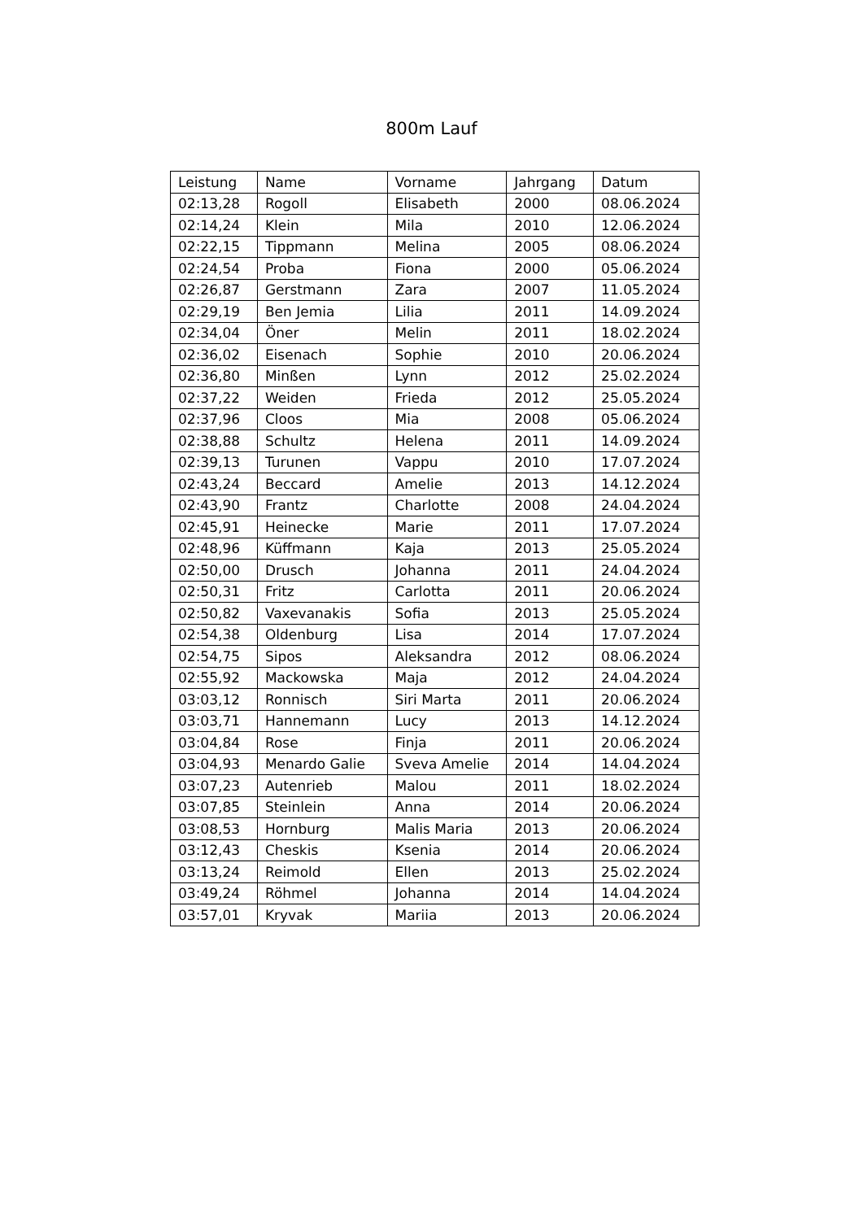800m Lauf
| Leistung | Name | Vorname | Jahrgang | Datum |
| --- | --- | --- | --- | --- |
| 02:13,28 | Rogoll | Elisabeth | 2000 | 08.06.2024 |
| 02:14,24 | Klein | Mila | 2010 | 12.06.2024 |
| 02:22,15 | Tippmann | Melina | 2005 | 08.06.2024 |
| 02:24,54 | Proba | Fiona | 2000 | 05.06.2024 |
| 02:26,87 | Gerstmann | Zara | 2007 | 11.05.2024 |
| 02:29,19 | Ben Jemia | Lilia | 2011 | 14.09.2024 |
| 02:34,04 | Öner | Melin | 2011 | 18.02.2024 |
| 02:36,02 | Eisenach | Sophie | 2010 | 20.06.2024 |
| 02:36,80 | Minßen | Lynn | 2012 | 25.02.2024 |
| 02:37,22 | Weiden | Frieda | 2012 | 25.05.2024 |
| 02:37,96 | Cloos | Mia | 2008 | 05.06.2024 |
| 02:38,88 | Schultz | Helena | 2011 | 14.09.2024 |
| 02:39,13 | Turunen | Vappu | 2010 | 17.07.2024 |
| 02:43,24 | Beccard | Amelie | 2013 | 14.12.2024 |
| 02:43,90 | Frantz | Charlotte | 2008 | 24.04.2024 |
| 02:45,91 | Heinecke | Marie | 2011 | 17.07.2024 |
| 02:48,96 | Küffmann | Kaja | 2013 | 25.05.2024 |
| 02:50,00 | Drusch | Johanna | 2011 | 24.04.2024 |
| 02:50,31 | Fritz | Carlotta | 2011 | 20.06.2024 |
| 02:50,82 | Vaxevanakis | Sofia | 2013 | 25.05.2024 |
| 02:54,38 | Oldenburg | Lisa | 2014 | 17.07.2024 |
| 02:54,75 | Sipos | Aleksandra | 2012 | 08.06.2024 |
| 02:55,92 | Mackowska | Maja | 2012 | 24.04.2024 |
| 03:03,12 | Ronnisch | Siri Marta | 2011 | 20.06.2024 |
| 03:03,71 | Hannemann | Lucy | 2013 | 14.12.2024 |
| 03:04,84 | Rose | Finja | 2011 | 20.06.2024 |
| 03:04,93 | Menardo Galie | Sveva Amelie | 2014 | 14.04.2024 |
| 03:07,23 | Autenrieb | Malou | 2011 | 18.02.2024 |
| 03:07,85 | Steinlein | Anna | 2014 | 20.06.2024 |
| 03:08,53 | Hornburg | Malis Maria | 2013 | 20.06.2024 |
| 03:12,43 | Cheskis | Ksenia | 2014 | 20.06.2024 |
| 03:13,24 | Reimold | Ellen | 2013 | 25.02.2024 |
| 03:49,24 | Röhmel | Johanna | 2014 | 14.04.2024 |
| 03:57,01 | Kryvak | Mariia | 2013 | 20.06.2024 |